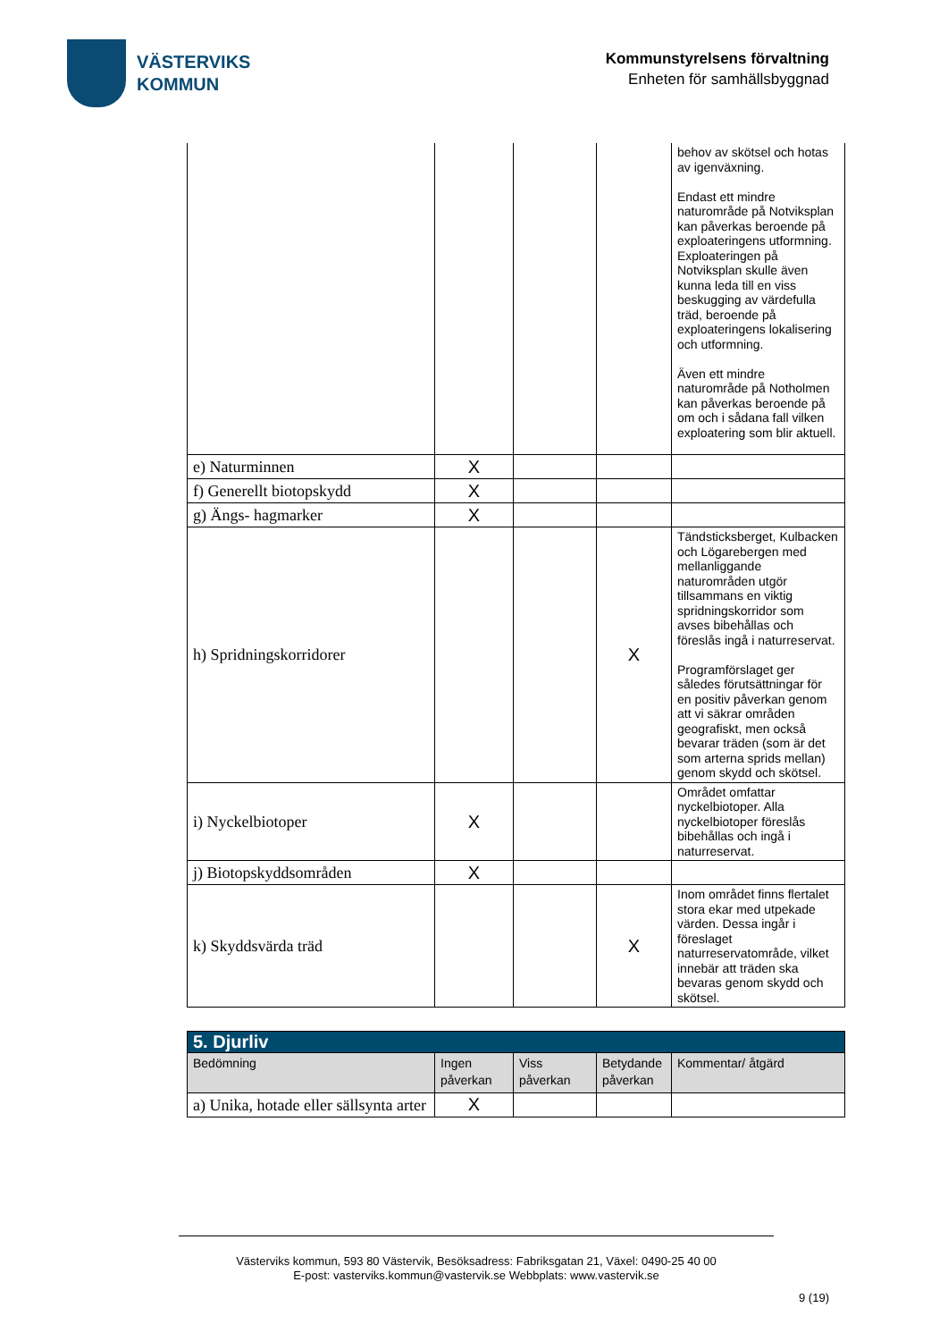VÄSTERVIKS
KOMMUN
Kommunstyrelsens förvaltning
Enheten för samhällsbyggnad
| | | | | behov av skötsel och hotas av igenväxning. Endast ett mindre naturområde på Notviksplan kan påverkas beroende på exploateringens utformning. Exploateringen på Notviksplan skulle även kunna leda till en viss beskugging av värdefulla träd, beroende på exploateringens lokalisering och utformning. Även ett mindre naturområde på Notholmen kan påverkas beroende på om och i sådana fall vilken exploatering som blir aktuell. |
| e) Naturminnen | X | | | |
| f) Generellt biotopskydd | X | | | |
| g) Ängs- hagmarker | X | | | |
| h) Spridningskorridorer | | | X | Tändsticksberget, Kulbacken och Lögarebergen med mellanliggande naturområden utgör tillsammans en viktig spridningskorridor som avses bibehållas och föreslås ingå i naturreservat. Programförslaget ger således förutsättningar för en positiv påverkan genom att vi säkrar områden geografiskt, men också bevarar träden (som är det som arterna sprids mellan) genom skydd och skötsel. |
| i) Nyckelbiotoper | X | | | Området omfattar nyckelbiotoper. Alla nyckelbiotoper föreslås bibehållas och ingå i naturreservat. |
| j) Biotopskyddsområden | X | | | |
| k) Skyddsvärda träd | | | X | Inom området finns flertalet stora ekar med utpekade värden. Dessa ingår i föreslaget naturreservatområde, vilket innebär att träden ska bevaras genom skydd och skötsel. |
| 5. Djurliv | | | | |
| --- | --- | --- | --- | --- |
| Bedömning | Ingen påverkan | Viss påverkan | Betydande påverkan | Kommentar/ åtgärd |
| a) Unika, hotade eller sällsynta arter | X | | | |
Västerviks kommun, 593 80 Västervik, Besöksadress: Fabriksgatan 21, Växel: 0490-25 40 00
E-post: vasterviks.kommun@vastervik.se Webbplats: www.vastervik.se
9 (19)